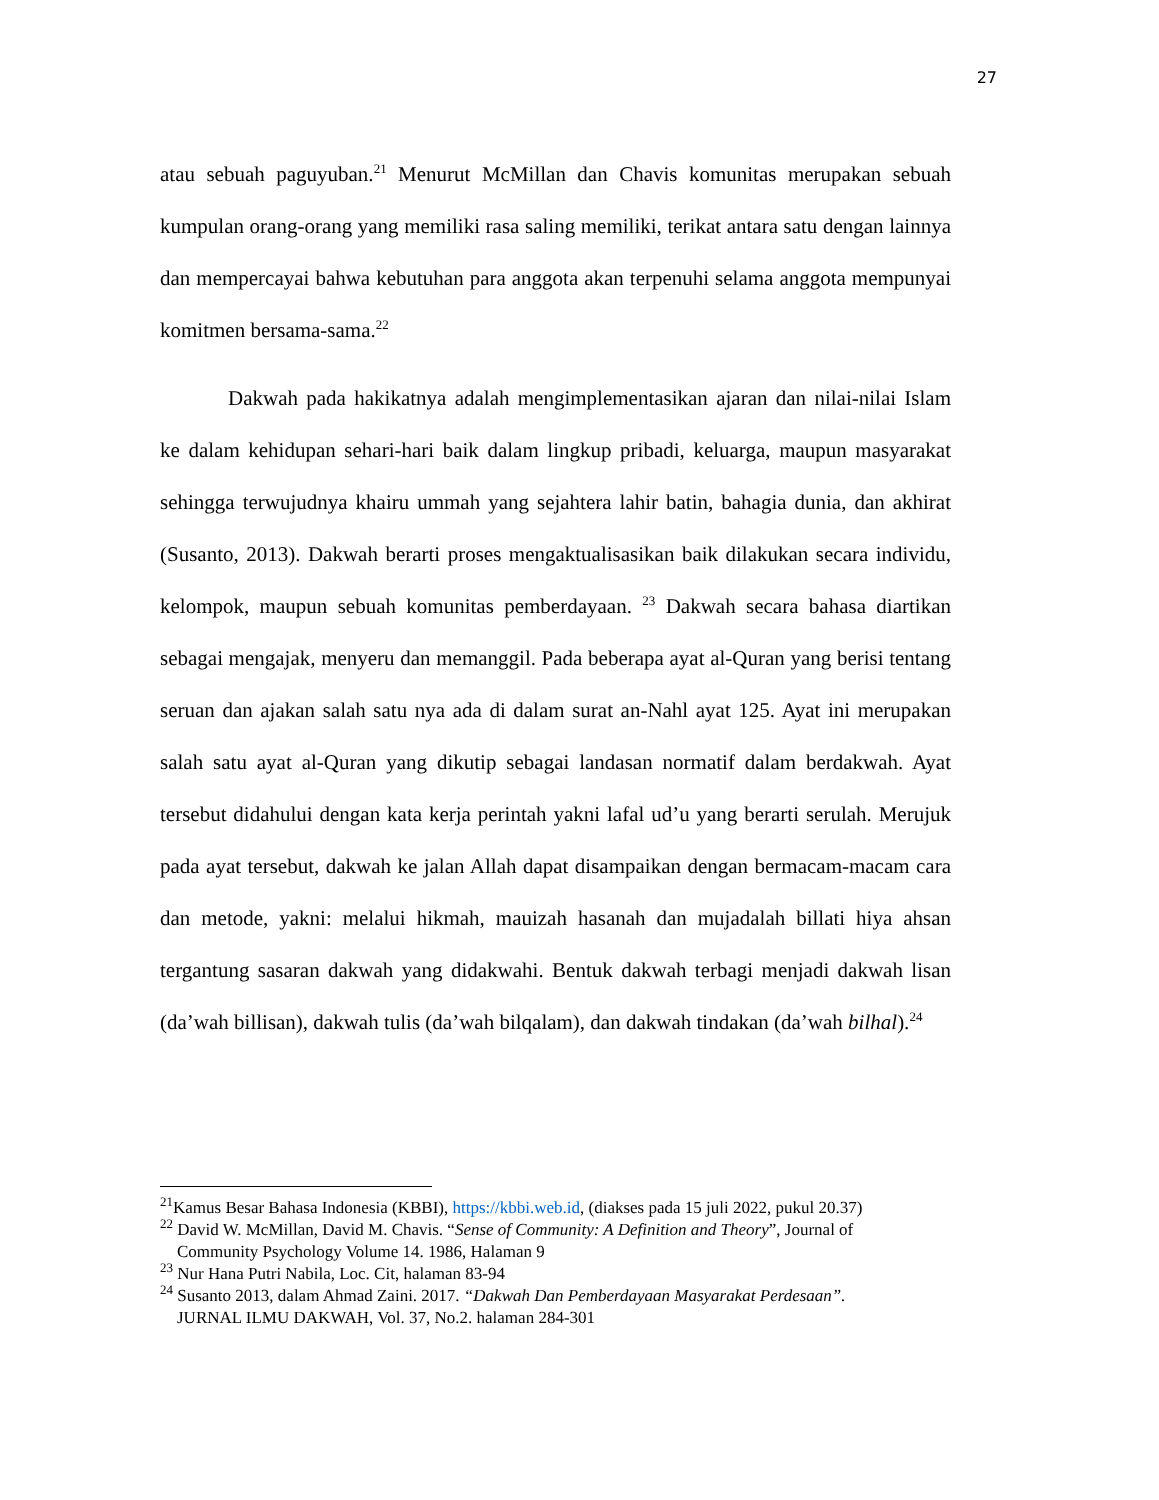27
atau sebuah paguyuban.<sup>21</sup> Menurut McMillan dan Chavis komunitas merupakan sebuah kumpulan orang-orang yang memiliki rasa saling memiliki, terikat antara satu dengan lainnya dan mempercayai bahwa kebutuhan para anggota akan terpenuhi selama anggota mempunyai komitmen bersama-sama.<sup>22</sup>
Dakwah pada hakikatnya adalah mengimplementasikan ajaran dan nilai-nilai Islam ke dalam kehidupan sehari-hari baik dalam lingkup pribadi, keluarga, maupun masyarakat sehingga terwujudnya khairu ummah yang sejahtera lahir batin, bahagia dunia, dan akhirat (Susanto, 2013). Dakwah berarti proses mengaktualisasikan baik dilakukan secara individu, kelompok, maupun sebuah komunitas pemberdayaan. <sup>23</sup> Dakwah secara bahasa diartikan sebagai mengajak, menyeru dan memanggil. Pada beberapa ayat al-Quran yang berisi tentang seruan dan ajakan salah satu nya ada di dalam surat an-Nahl ayat 125. Ayat ini merupakan salah satu ayat al-Quran yang dikutip sebagai landasan normatif dalam berdakwah. Ayat tersebut didahului dengan kata kerja perintah yakni lafal ud’u yang berarti serulah. Merujuk pada ayat tersebut, dakwah ke jalan Allah dapat disampaikan dengan bermacam-macam cara dan metode, yakni: melalui hikmah, mauizah hasanah dan mujadalah billati hiya ahsan tergantung sasaran dakwah yang didakwahi. Bentuk dakwah terbagi menjadi dakwah lisan (da’wah billisan), dakwah tulis (da’wah bilqalam), dan dakwah tindakan (da’wah bilhal).<sup>24</sup>
<sup>21</sup> Kamus Besar Bahasa Indonesia (KBBI), https://kbbi.web.id, (diakses pada 15 juli 2022, pukul 20.37)
<sup>22</sup> David W. McMillan, David M. Chavis. “Sense of Community: A Definition and Theory”, Journal of
Community Psychology Volume 14. 1986, Halaman 9
<sup>23</sup> Nur Hana Putri Nabila, Loc. Cit, halaman 83-94
<sup>24</sup> Susanto 2013, dalam Ahmad Zaini. 2017. “Dakwah Dan Pemberdayaan Masyarakat Perdesaan”.
JURNAL ILMU DAKWAH, Vol. 37, No.2. halaman 284-301